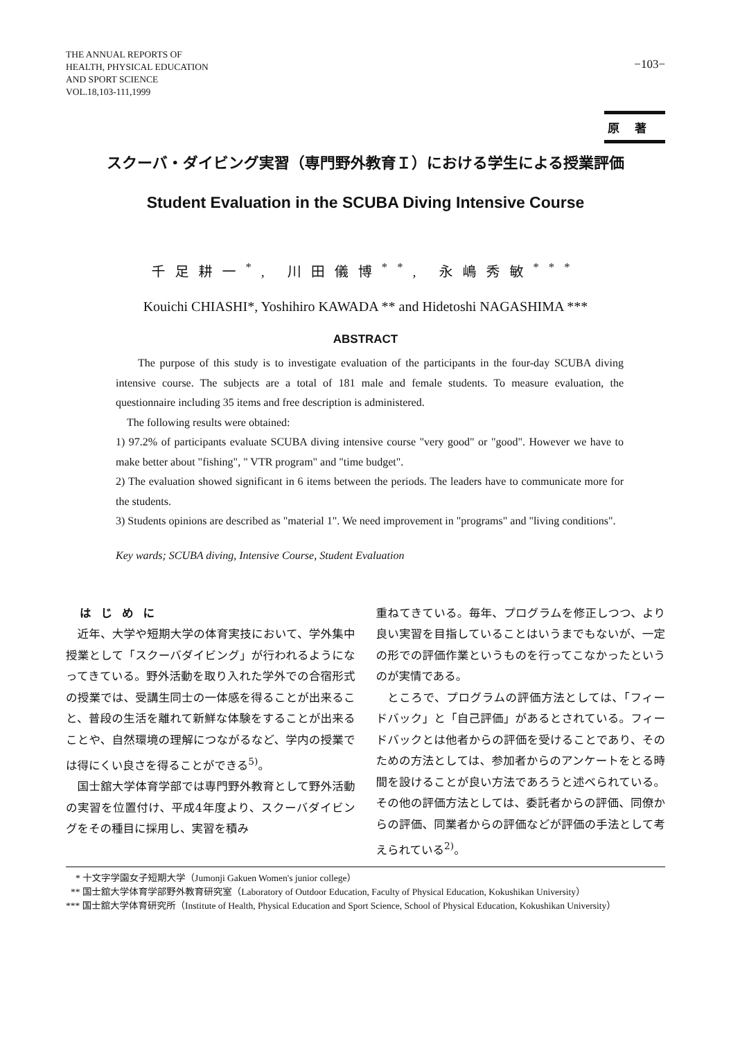THE ANNUAL REPORTS OF
HEALTH, PHYSICAL EDUCATION
AND SPORT SCIENCE
VOL.18,103-111,1999
−103−
原著
スクーバ・ダイビング実習（専門野外教育Ｉ）における学生による授業評価
Student Evaluation in the SCUBA Diving Intensive Course
千足耕一<sup>*</sup>, 川田儀博<sup>**</sup>, 永嶋秀敏<sup>***</sup>
Kouichi CHIASHI*, Yoshihiro KAWADA ** and Hidetoshi NAGASHIMA ***
ABSTRACT
The purpose of this study is to investigate evaluation of the participants in the four-day SCUBA diving intensive course. The subjects are a total of 181 male and female students. To measure evaluation, the questionnaire including 35 items and free description is administered.
The following results were obtained:
1) 97.2% of participants evaluate SCUBA diving intensive course "very good" or "good". However we have to make better about "fishing", " VTR program" and "time budget".
2) The evaluation showed significant in 6 items between the periods. The leaders have to communicate more for the students.
3) Students opinions are described as "material 1". We need improvement in "programs" and "living conditions".
Key wards; SCUBA diving, Intensive Course, Student Evaluation
はじめに
近年、大学や短期大学の体育実技において、学外集中授業として「スクーバダイビング」が行われるようになってきている。野外活動を取り入れた学外での合宿形式の授業では、受講生同士の一体感を得ることが出来ること、普段の生活を離れて新鮮な体験をすることが出来ることや、自然環境の理解につながるなど、学内の授業では得にくい良さを得ることができる<sup>5)</sup>。
国士舘大学体育学部では専門野外教育として野外活動の実習を位置付け、平成4年度より、スクーバダイビングをその種目に採用し、実習を積み
重ねてきている。毎年、プログラムを修正しつつ、より良い実習を目指していることはいうまでもないが、一定の形での評価作業というものを行ってこなかったというのが実情である。
ところで、プログラムの評価方法としては、「フィードバック」と「自己評価」があるとされている。フィードバックとは他者からの評価を受けることであり、そのための方法としては、参加者からのアンケートをとる時間を設けることが良い方法であろうと述べられている。その他の評価方法としては、委託者からの評価、同僚からの評価、同業者からの評価などが評価の手法として考えられている<sup>2)</sup>。
* 十文字学園女子短期大学（Jumonji Gakuen Women's junior college）
** 国士舘大学体育学部野外教育研究室（Laboratory of Outdoor Education, Faculty of Physical Education, Kokushikan University）
*** 国士舘大学体育研究所（Institute of Health, Physical Education and Sport Science, School of Physical Education, Kokushikan University）